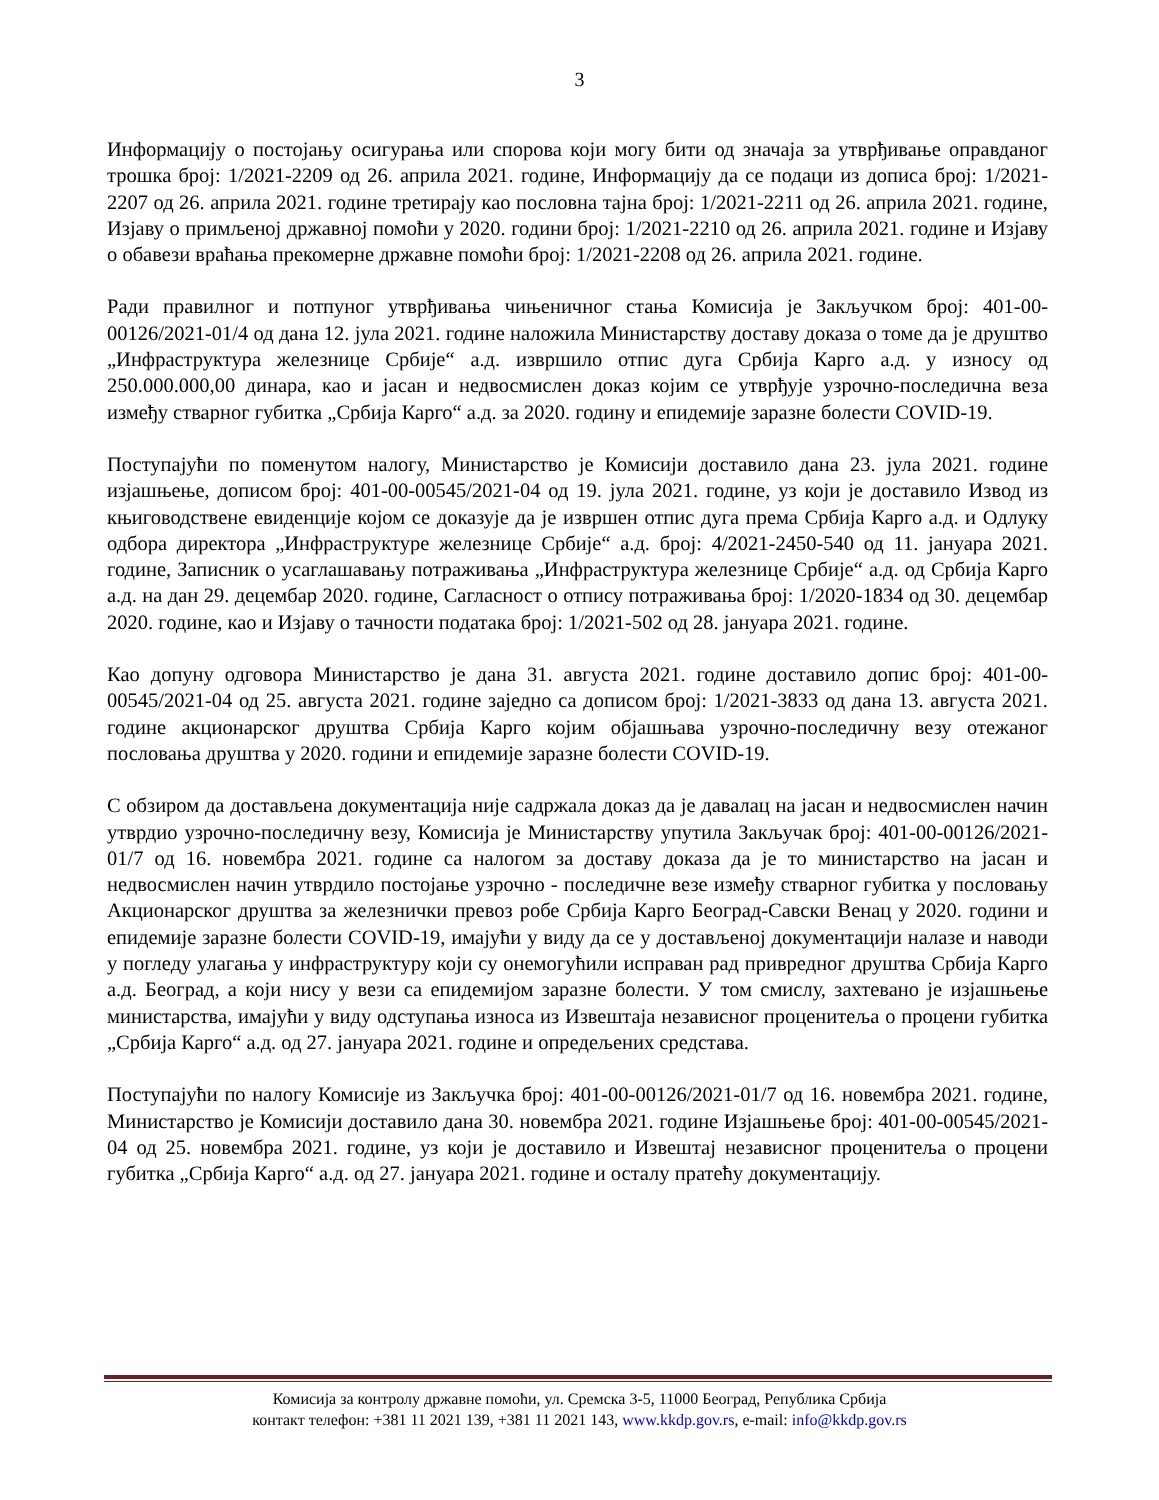3
Информацију о постојању осигурања или спорова који могу бити од значаја за утврђивање оправданог трошка број: 1/2021-2209 од 26. априла 2021. године, Информацију да се подаци из дописа број: 1/2021-2207 од 26. априла 2021. године третирају као пословна тајна број: 1/2021-2211 од 26. априла 2021. године, Изјаву о примљеној државној помоћи у 2020. години број: 1/2021-2210 од 26. априла 2021. године и Изјаву о обавези враћања прекомерне државне помоћи број: 1/2021-2208 од 26. априла 2021. године.
Ради правилног и потпуног утврђивања чињеничног стања Комисија је Закључком број: 401-00-00126/2021-01/4 од дана 12. јула 2021. године наложила Министарству доставу доказа о томе да је друштво „Инфраструктура железнице Србије“ а.д. извршило отпис дуга Србија Карго а.д. у износу од 250.000.000,00 динара, као и јасан и недвосмислен доказ којим се утврђује узрочно-последична веза између стварног губитка „Србија Карго“ а.д. за 2020. годину и епидемије заразне болести COVID-19.
Поступајући по поменутом налогу, Министарство је Комисији доставило дана 23. јула 2021. године изјашњење, дописом број: 401-00-00545/2021-04 од 19. јула 2021. године, уз који је доставило Извод из књиговодствене евиденције којом се доказује да је извршен отпис дуга према Србија Карго а.д. и Одлуку одбора директора „Инфраструктуре железнице Србије“ а.д. број: 4/2021-2450-540 од 11. јануара 2021. године, Записник о усаглашавању потраживања „Инфраструктура железнице Србије“ а.д. од Србија Карго а.д. на дан 29. децембар 2020. године, Сагласност о отпису потраживања број: 1/2020-1834 од 30. децембар 2020. године, као и Изјаву о тачности података број: 1/2021-502 од 28. јануара 2021. године.
Као допуну одговора Министарство је дана 31. августа 2021. године доставило допис број: 401-00-00545/2021-04 од 25. августа 2021. године заједно са дописом број: 1/2021-3833 од дана 13. августа 2021. године акционарског друштва Србија Карго којим објашњава узрочно-последичну везу отежаног пословања друштва у 2020. години и епидемије заразне болести COVID-19.
С обзиром да достављена документација није садржала доказ да је давалац на јасан и недвосмислен начин утврдио узрочно-последичну везу, Комисија је Министарству упутила Закључак број: 401-00-00126/2021-01/7 од 16. новембра 2021. године са налогом за доставу доказа да је то министарство на јасан и недвосмислен начин утврдило постојање узрочно - последичне везе између стварног губитка у пословању Акционарског друштва за железнички превоз робе Србија Карго Београд-Савски Венац у 2020. години и епидемије заразне болести COVID-19, имајући у виду да се у достављеној документацији налазе и наводи у погледу улагања у инфраструктуру који су онемогућили исправан рад привредног друштва Србија Карго а.д. Београд, а који нису у вези са епидемијом заразне болести. У том смислу, захтевано је изјашњење министарства, имајући у виду одступања износа из Извештаја независног проценитеља о процени губитка „Србија Карго“ а.д. од 27. јануара 2021. године и опредељених средстава.
Поступајући по налогу Комисије из Закључка број: 401-00-00126/2021-01/7 од 16. новембра 2021. године, Министарство је Комисији доставило дана 30. новембра 2021. године Изјашњење број: 401-00-00545/2021-04 од 25. новембра 2021. године, уз који је доставило и Извештај независног проценитеља о процени губитка „Србија Карго“ а.д. од 27. јануара 2021. године и осталу пратећу документацију.
Комисија за контролу државне помоћи, ул. Сремска 3-5, 11000 Београд, Република Србија
контакт телефон: +381 11 2021 139, +381 11 2021 143, www.kkdp.gov.rs, e-mail: info@kkdp.gov.rs